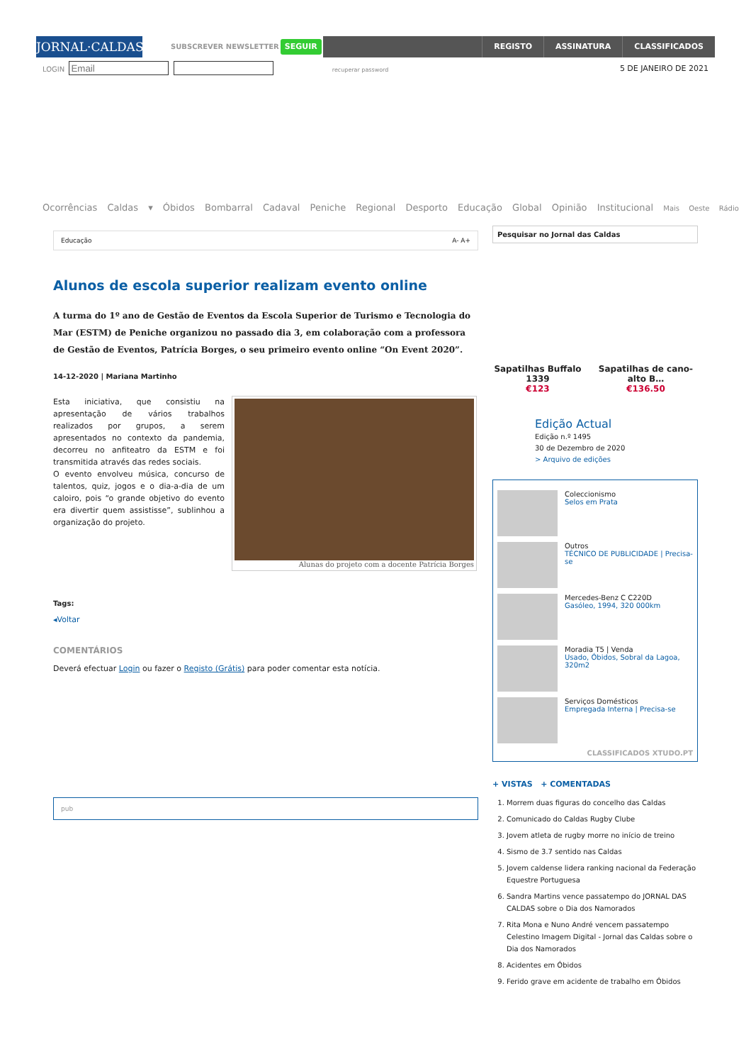JORNAL·CALDAS ▾
SUBSCREVER NEWSLETTER
SEGUIR
REGISTO ASSINATURA CLASSIFICADOS
LOGIN recuperar password 5 DE JANEIRO DE 2021
Ocorrências Caldas ▾ Óbidos Bombarral Cadaval Peniche Regional Desporto Educação Global Opinião Institucional Mais Oeste Rádio
Educação A- A+
Alunos de escola superior realizam evento online
A turma do 1º ano de Gestão de Eventos da Escola Superior de Turismo e Tecnologia do Mar (ESTM) de Peniche organizou no passado dia 3, em colaboração com a professora de Gestão de Eventos, Patrícia Borges, o seu primeiro evento online “On Event 2020”.
14-12-2020 | Mariana Martinho
Esta iniciativa, que consistiu na apresentação de vários trabalhos realizados por grupos, a serem apresentados no contexto da pandemia, decorreu no anfiteatro da ESTM e foi transmitida através das redes sociais.
O evento envolveu música, concurso de talentos, quiz, jogos e o dia-a-dia de um caloiro, pois “o grande objetivo do evento era divertir quem assistisse”, sublinhou a organização do projeto.
Alunas do projeto com a docente Patrícia Borges
Tags:
◂Voltar
COMENTÁRIOS
Deverá efectuar Login ou fazer o Registo (Grátis) para poder comentar esta notícia.
pub
Pesquisar no Jornal das Caldas
Sapatilhas Buffalo 1339
€123
Sapatilhas de cano-alto B…
€136.50
Edição Actual
Edição n.º 1495
30 de Dezembro de 2020
> Arquivo de edições
Coleccionismo
Selos em Prata
Outros
TÉCNICO DE PUBLICIDADE | Precisa-se
Mercedes-Benz C C220D
Gasóleo, 1994, 320 000km
Moradia T5 | Venda
Usado, Óbidos, Sobral da Lagoa, 320m2
Serviços Domésticos
Empregada Interna | Precisa-se
CLASSIFICADOS XTUDO.PT
+ VISTAS + COMENTADAS
1. Morrem duas figuras do concelho das Caldas
2. Comunicado do Caldas Rugby Clube
3. Jovem atleta de rugby morre no início de treino
4. Sismo de 3.7 sentido nas Caldas
5. Jovem caldense lidera ranking nacional da Federação Equestre Portuguesa
6. Sandra Martins vence passatempo do JORNAL DAS CALDAS sobre o Dia dos Namorados
7. Rita Mona e Nuno André vencem passatempo Celestino Imagem Digital - Jornal das Caldas sobre o Dia dos Namorados
8. Acidentes em Óbidos
9. Ferido grave em acidente de trabalho em Óbidos